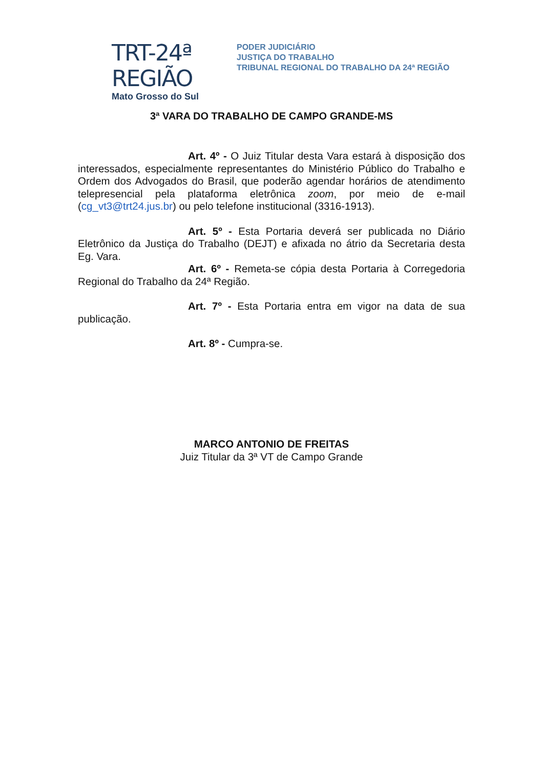TRT-24ª REGIÃO
Mato Grosso do Sul
PODER JUDICIÁRIO
JUSTIÇA DO TRABALHO
TRIBUNAL REGIONAL DO TRABALHO DA 24ª REGIÃO
3ª VARA DO TRABALHO DE CAMPO GRANDE-MS
Art. 4º - O Juiz Titular desta Vara estará à disposição dos interessados, especialmente representantes do Ministério Público do Trabalho e Ordem dos Advogados do Brasil, que poderão agendar horários de atendimento telepresencial pela plataforma eletrônica zoom, por meio de e-mail (cg_vt3@trt24.jus.br) ou pelo telefone institucional (3316-1913).
Art. 5º - Esta Portaria deverá ser publicada no Diário Eletrônico da Justiça do Trabalho (DEJT) e afixada no átrio da Secretaria desta Eg. Vara.
Art. 6º - Remeta-se cópia desta Portaria à Corregedoria Regional do Trabalho da 24ª Região.
Art. 7º - Esta Portaria entra em vigor na data de sua publicação.
Art. 8º - Cumpra-se.
MARCO ANTONIO DE FREITAS
Juiz Titular da 3ª VT de Campo Grande